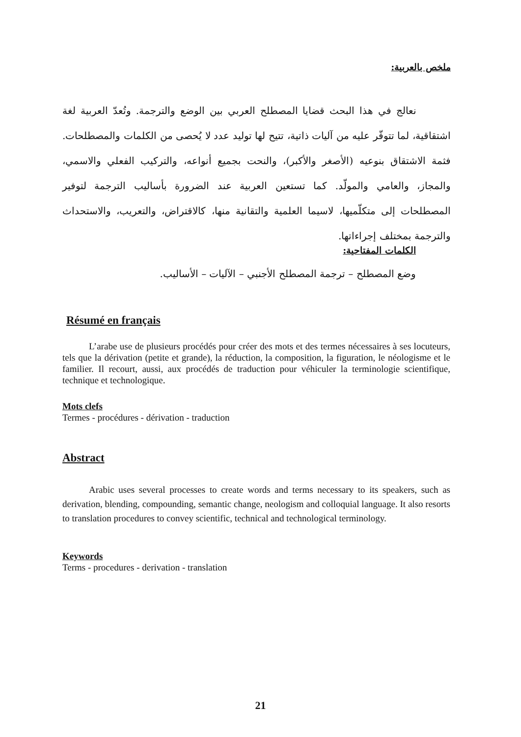ملخص بالعربية:
نعالج في هذا البحث قضايا المصطلح العربي بين الوضع والترجمة. وتُعدّ العربية لغة اشتقاقية، لما تتوفّر عليه من آليات ذاتية، تتيح لها توليد عدد لا يُحصى من الكلمات والمصطلحات. فثمة الاشتقاق بنوعيه (الأصغر والأكبر)، والنحت بجميع أنواعه، والتركيب الفعلي والاسمي، والمجاز، والعامي والمولّد. كما تستعين العربية عند الضرورة بأساليب الترجمة لتوفير المصطلحات إلى متكلّميها، لاسيما العلمية والتقانية منها، كالاقتراض، والتعريب، والاستحداث والترجمة بمختلف إجراءاتها.
الكلمات المفتاحية:
وضع المصطلح – ترجمة المصطلح الأجنبي – الآليات – الأساليب.
Résumé en français
L’arabe use de plusieurs procédés pour créer des mots et des termes nécessaires à ses locuteurs, tels que la dérivation (petite et grande), la réduction, la composition, la figuration, le néologisme et le familier. Il recourt, aussi, aux procédés de traduction pour véhiculer la terminologie scientifique, technique et technologique.
Mots clefs
Termes - procédures - dérivation - traduction
Abstract
Arabic uses several processes to create words and terms necessary to its speakers, such as derivation, blending, compounding, semantic change, neologism and colloquial language. It also resorts to translation procedures to convey scientific, technical and technological terminology.
Keywords
Terms - procedures - derivation - translation
21